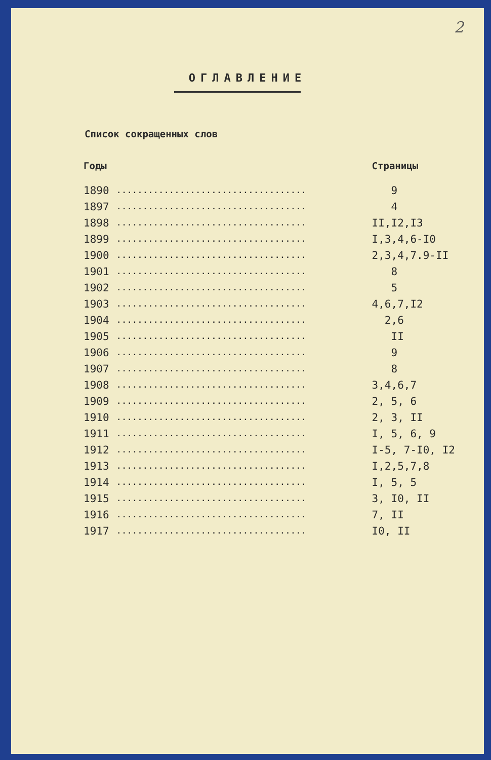2
ОГЛАВЛЕНИЕ
Список сокращенных слов
| Годы | | Страницы |
| --- | --- | --- |
| 1890 | .................................... | 9 |
| 1897 | .................................... | 4 |
| 1898 | .................................... | II,I2,I3 |
| 1899 | .................................... | I,3,4,6-I0 |
| 1900 | .................................... | 2,3,4,7.9-II |
| 1901 | .................................... | 8 |
| 1902 | .................................... | 5 |
| 1903 | .................................... | 4,6,7,I2 |
| 1904 | .................................... | 2,6 |
| 1905 | .................................... | II |
| 1906 | .................................... | 9 |
| 1907 | .................................... | 8 |
| 1908 | .................................... | 3,4,6,7 |
| 1909 | .................................... | 2, 5, 6 |
| 1910 | .................................... | 2, 3, II |
| 1911 | .................................... | I, 5, 6, 9 |
| 1912 | .................................... | I-5, 7-I0, I2 |
| 1913 | .................................... | I,2,5,7,8 |
| 1914 | .................................... | I, 5, 5 |
| 1915 | .................................... | 3, I0, II |
| 1916 | .................................... | 7, II |
| 1917 | .................................... | I0, II |